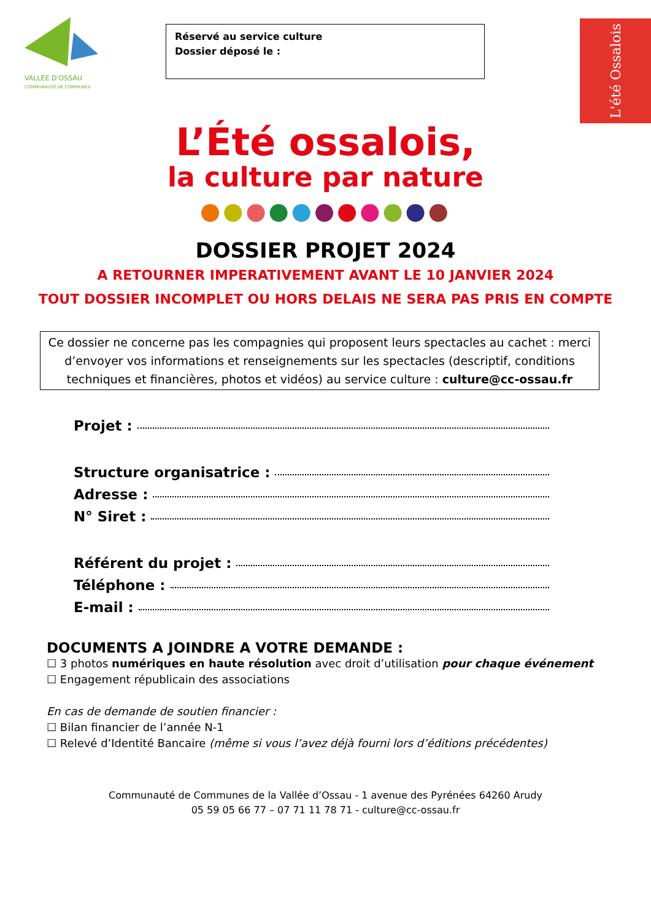VALLÉE D'OSSAU
COMMUNAUTÉ DE COMMUNES
Réservé au service culture
Dossier déposé le :
L'été Ossalois
L’Été ossalois,
la culture par nature
●●●●●●●●●●●
DOSSIER PROJET 2024
A RETOURNER IMPERATIVEMENT AVANT LE 10 JANVIER 2024
TOUT DOSSIER INCOMPLET OU HORS DELAIS NE SERA PAS PRIS EN COMPTE
Ce dossier ne concerne pas les compagnies qui proposent leurs spectacles au cachet : merci d’envoyer vos informations et renseignements sur les spectacles (descriptif, conditions techniques et financières, photos et vidéos) au service culture : culture@cc-ossau.fr
Projet :
Structure organisatrice :
Adresse :
N° Siret :
Référent du projet :
Téléphone :
E-mail :
DOCUMENTS A JOINDRE A VOTRE DEMANDE :
☐ 3 photos numériques en haute résolution avec droit d’utilisation pour chaque événement
☐ Engagement républicain des associations
En cas de demande de soutien financier :
☐ Bilan financier de l’année N-1
☐ Relevé d’Identité Bancaire (même si vous l’avez déjà fourni lors d’éditions précédentes)
Communauté de Communes de la Vallée d’Ossau - 1 avenue des Pyrénées 64260 Arudy
05 59 05 66 77 – 07 71 11 78 71 - culture@cc-ossau.fr